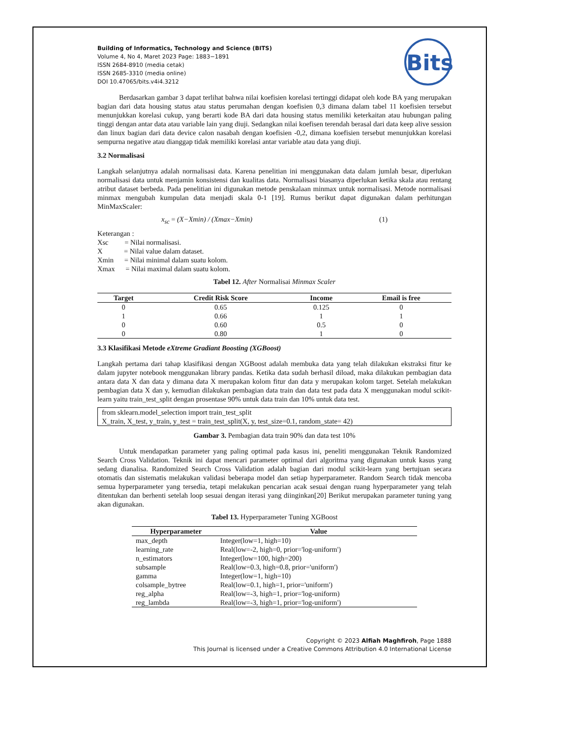Bits
Building of Informatics, Technology and Science (BITS)
Volume 4, No 4, Maret 2023 Page: 1883−1891
ISSN 2684-8910 (media cetak)
ISSN 2685-3310 (media online)
DOI 10.47065/bits.v4i4.3212
Berdasarkan gambar 3 dapat terlihat bahwa nilai koefisien korelasi tertinggi didapat oleh kode BA yang merupakan bagian dari data housing status atau status perumahan dengan koefisien 0,3 dimana dalam tabel 11 koefisien tersebut menunjukkan korelasi cukup, yang berarti kode BA dari data housing status memiliki keterkaitan atau hubungan paling tinggi dengan antar data atau variable lain yang diuji. Sedangkan nilai koefisen terendah berasal dari data keep alive session dan linux bagian dari data device calon nasabah dengan koefisien -0,2, dimana koefisien tersebut menunjukkan korelasi sempurna negative atau dianggap tidak memiliki korelasi antar variable atau data yang diuji.
3.2 Normalisasi
Langkah selanjutnya adalah normalisasi data. Karena penelitian ini menggunakan data dalam jumlah besar, diperlukan normalisasi data untuk menjamin konsistensi dan kualitas data. Normalisasi biasanya diperlukan ketika skala atau rentang atribut dataset berbeda. Pada penelitian ini digunakan metode penskalaan minmax untuk normalisasi. Metode normalisasi minmax mengubah kumpulan data menjadi skala 0-1 [19]. Rumus berikut dapat digunakan dalam perhitungan MinMaxScaler:
x<sub>sc</sub> = (X−Xmin) / (Xmax−Xmin) (1)
Keterangan :
Xsc = Nilai normalisasi.
X = Nilai value dalam dataset.
Xmin = Nilai minimal dalam suatu kolom.
Xmax = Nilai maximal dalam suatu kolom.
Tabel 12. After Normalisai Minmax Scaler
| Target | Credit Risk Score | Income | Email is free |
| --- | --- | --- | --- |
| 0 | 0.65 | 0.125 | 0 |
| 1 | 0.66 | 1 | 1 |
| 0 | 0.60 | 0.5 | 0 |
| 0 | 0.80 | 1 | 0 |
3.3 Klasifikasi Metode eXtreme Gradiant Boosting (XGBoost)
Langkah pertama dari tahap klasifikasi dengan XGBoost adalah membuka data yang telah dilakukan ekstraksi fitur ke dalam jupyter notebook menggunakan library pandas. Ketika data sudah berhasil diload, maka dilakukan pembagian data antara data X dan data y dimana data X merupakan kolom fitur dan data y merupakan kolom target. Setelah melakukan pembagian data X dan y, kemudian dilakukan pembagian data train dan data test pada data X menggunakan modul scikit-learn yaitu train_test_split dengan prosentase 90% untuk data train dan 10% untuk data test.
from sklearn.model_selection import train_test_split
X_train, X_test, y_train, y_test = train_test_split(X, y, test_size=0.1, random_state= 42)
Gambar 3. Pembagian data train 90% dan data test 10%
Untuk mendapatkan parameter yang paling optimal pada kasus ini, peneliti menggunakan Teknik Randomized Search Cross Validation. Teknik ini dapat mencari parameter optimal dari algoritma yang digunakan untuk kasus yang sedang dianalisa. Randomized Search Cross Validation adalah bagian dari modul scikit-learn yang bertujuan secara otomatis dan sistematis melakukan validasi beberapa model dan setiap hyperparameter. Random Search tidak mencoba semua hyperparameter yang tersedia, tetapi melakukan pencarian acak sesuai dengan ruang hyperparameter yang telah ditentukan dan berhenti setelah loop sesuai dengan iterasi yang diinginkan[20] Berikut merupakan parameter tuning yang akan digunakan.
Tabel 13. Hyperparameter Tuning XGBoost
| Hyperparameter | Value |
| --- | --- |
| max_depth | Integer(low=1, high=10) |
| learning_rate | Real(low=-2, high=0, prior='log-uniform') |
| n_estimators | Integer(low=100, high=200) |
| subsample | Real(low=0.3, high=0.8, prior='uniform') |
| gamma | Integer(low=1, high=10) |
| colsample_bytree | Real(low=0.1, high=1, prior='uniform') |
| reg_alpha | Real(low=-3, high=1, prior='log-uniform) |
| reg_lambda | Real(low=-3, high=1, prior='log-uniform') |
Copyright © 2023 Alfiah Maghfiroh, Page 1888
This Journal is licensed under a Creative Commons Attribution 4.0 International License